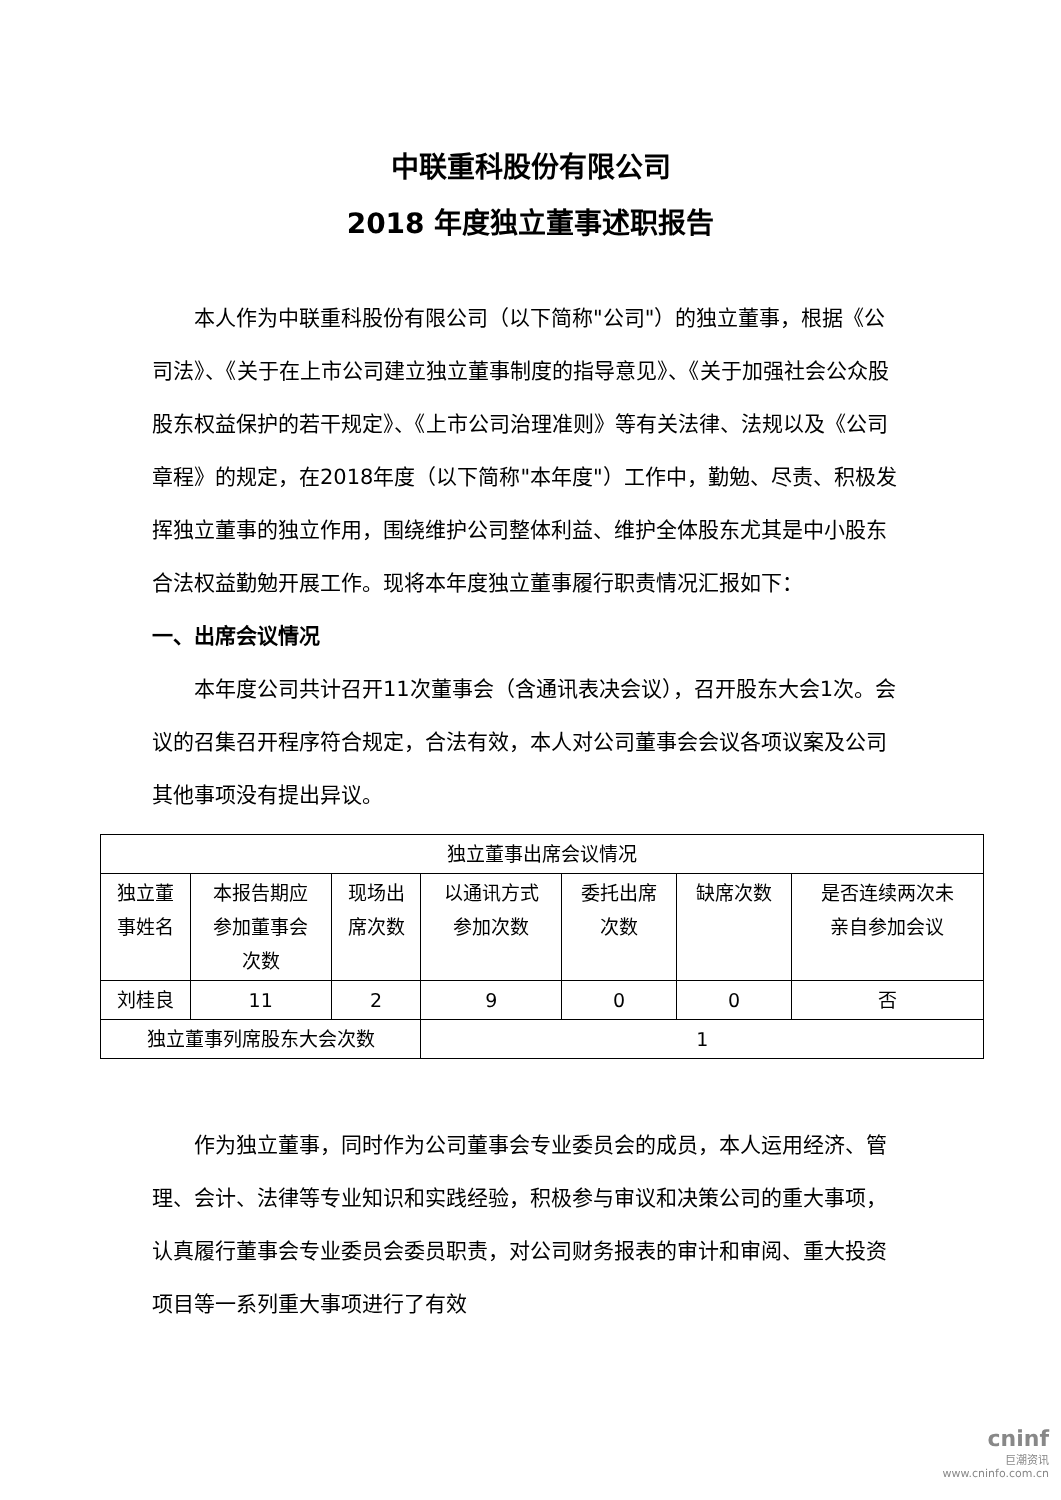中联重科股份有限公司
2018 年度独立董事述职报告
本人作为中联重科股份有限公司（以下简称"公司"）的独立董事，根据《公司法》、《关于在上市公司建立独立董事制度的指导意见》、《关于加强社会公众股股东权益保护的若干规定》、《上市公司治理准则》等有关法律、法规以及《公司章程》的规定，在2018年度（以下简称"本年度"）工作中，勤勉、尽责、积极发挥独立董事的独立作用，围绕维护公司整体利益、维护全体股东尤其是中小股东合法权益勤勉开展工作。现将本年度独立董事履行职责情况汇报如下：
一、出席会议情况
本年度公司共计召开11次董事会（含通讯表决会议），召开股东大会1次。会议的召集召开程序符合规定，合法有效，本人对公司董事会会议各项议案及公司其他事项没有提出异议。
| 独立董事出席会议情况 | | | | | | |
| --- | --- | --- | --- | --- | --- | --- |
| 独立董 事姓名 | 本报告期应 参加董事会 次数 | 现场出 席次数 | 以通讯方式 参加次数 | 委托出席 次数 | 缺席次数 | 是否连续两次未 亲自参加会议 |
| 刘桂良 | 11 | 2 | 9 | 0 | 0 | 否 |
| 独立董事列席股东大会次数 | | | 1 | | | |
作为独立董事，同时作为公司董事会专业委员会的成员，本人运用经济、管理、会计、法律等专业知识和实践经验，积极参与审议和决策公司的重大事项，认真履行董事会专业委员会委员职责，对公司财务报表的审计和审阅、重大投资项目等一系列重大事项进行了有效
cninf
巨潮资讯
www.cninfo.com.cn